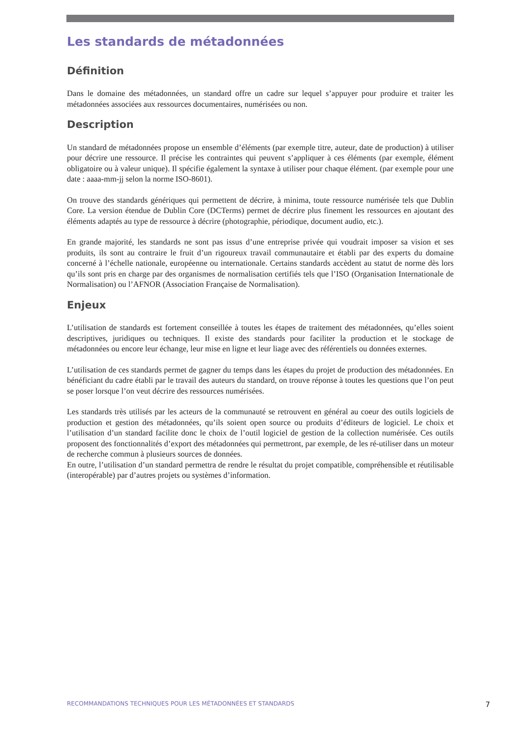Les standards de métadonnées
Définition
Dans le domaine des métadonnées, un standard offre un cadre sur lequel s’appuyer pour produire et traiter les métadonnées associées aux ressources documentaires, numérisées ou non.
Description
Un standard de métadonnées propose un ensemble d’éléments (par exemple titre, auteur, date de production) à utiliser pour décrire une ressource. Il précise les contraintes qui peuvent s’appliquer à ces éléments (par exemple, élément obligatoire ou à valeur unique). Il spécifie également la syntaxe à utiliser pour chaque élément. (par exemple pour une date : aaaa-mm-jj selon la norme ISO-8601).
On trouve des standards génériques qui permettent de décrire, à minima, toute ressource numérisée tels que Dublin Core. La version étendue de Dublin Core (DCTerms) permet de décrire plus finement les ressources en ajoutant des éléments adaptés au type de ressource à décrire (photographie, périodique, document audio, etc.).
En grande majorité, les standards ne sont pas issus d’une entreprise privée qui voudrait imposer sa vision et ses produits, ils sont au contraire le fruit d’un rigoureux travail communautaire et établi par des experts du domaine concerné à l’échelle nationale, européenne ou internationale. Certains standards accèdent au statut de norme dès lors qu’ils sont pris en charge par des organismes de normalisation certifiés tels que l’ISO (Organisation Internationale de Normalisation) ou l’AFNOR (Association Française de Normalisation).
Enjeux
L’utilisation de standards est fortement conseillée à toutes les étapes de traitement des métadonnées, qu’elles soient descriptives, juridiques ou techniques. Il existe des standards pour faciliter la production et le stockage de métadonnées ou encore leur échange, leur mise en ligne et leur liage avec des référentiels ou données externes.
L’utilisation de ces standards permet de gagner du temps dans les étapes du projet de production des métadonnées. En bénéficiant du cadre établi par le travail des auteurs du standard, on trouve réponse à toutes les questions que l’on peut se poser lorsque l’on veut décrire des ressources numérisées.
Les standards très utilisés par les acteurs de la communauté se retrouvent en général au coeur des outils logiciels de production et gestion des métadonnées, qu’ils soient open source ou produits d’éditeurs de logiciel. Le choix et l’utilisation d’un standard facilite donc le choix de l’outil logiciel de gestion de la collection numérisée. Ces outils proposent des fonctionnalités d’export des métadonnées qui permettront, par exemple, de les ré-utiliser dans un moteur de recherche commun à plusieurs sources de données.
En outre, l’utilisation d’un standard permettra de rendre le résultat du projet compatible, compréhensible et réutilisable (interopérable) par d’autres projets ou systèmes d’information.
RECOMMANDATIONS TECHNIQUES POUR LES MÉTADONNÉES ET STANDARDS 7